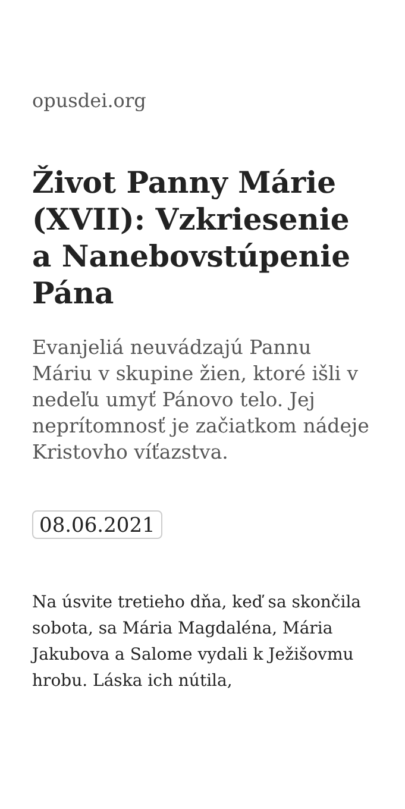opusdei.org
Život Panny Márie (XVII): Vzkriesenie a Nanebovstúpenie Pána
Evanjeliá neuvádzajú Pannu Máriu v skupine žien, ktoré išli v nedeľu umyť Pánovo telo. Jej neprítomnosť je začiatkom nádeje Kristovho víťazstva.
08.06.2021
Na úsvite tretieho dňa, keď sa skončila sobota, sa Mária Magdaléna, Mária Jakubova a Salome vydali k Ježišovmu hrobu. Láska ich nútila,